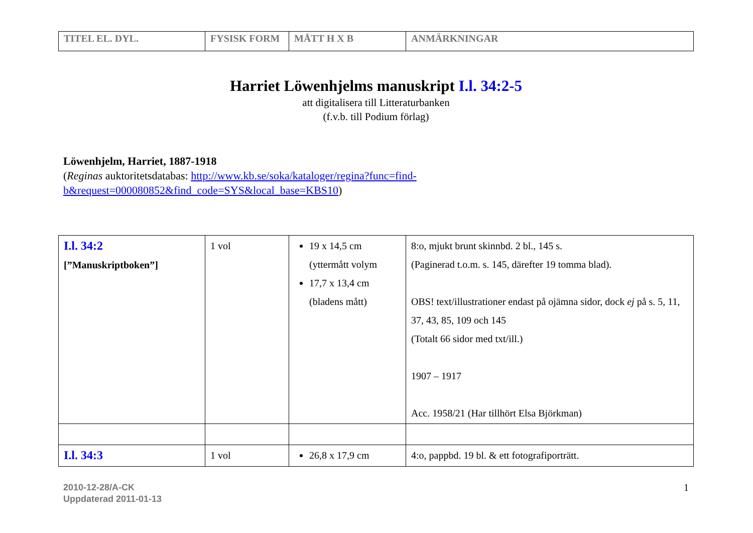| TITEL EL. DYL. | FYSISK FORM | MÅTT H X B | ANMÄRKNINGAR |
| --- | --- | --- | --- |
Harriet Löwenhjelms manuskript I.l. 34:2-5
att digitalisera till Litteraturbanken
(f.v.b. till Podium förlag)
Löwenhjelm, Harriet, 1887-1918
(Reginas auktoritetsdatabas: http://www.kb.se/soka/kataloger/regina?func=find-b&request=000080852&find_code=SYS&local_base=KBS10)
| I.l. 34:2 [”Manuskriptboken”] | 1 vol | 19 x 14,5 cm (yttermått volym 17,7 x 13,4 cm (bladens mått) | 8:o, mjukt brunt skinnbd. 2 bl., 145 s. (Paginerad t.o.m. s. 145, därefter 19 tomma blad). OBS! text/illustrationer endast på ojämna sidor, dock ej på s. 5, 11, 37, 43, 85, 109 och 145 (Totalt 66 sidor med txt/ill.) 1907 – 1917 Acc. 1958/21 (Har tillhört Elsa Björkman) |
| I.l. 34:3 | 1 vol | 26,8 x 17,9 cm | 4:o, pappbd. 19 bl. & ett fotografiporträtt. |
2010-12-28/A-CK
Uppdaterad 2011-01-13
1